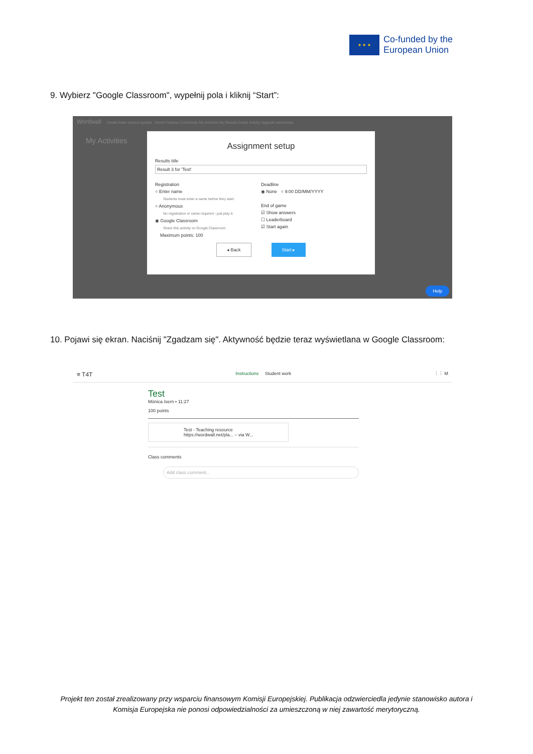★ ★ ★
Co-funded by the
European Union
9. Wybierz "Google Classroom", wypełnij pola i kliknij “Start”:
Wordwall Create better lessons quicker Home Features Community My Activities My Results Create Activity Upgrade saturnineta
My Activities
Assignment setup
Results title
Result 3 for 'Test'
Registration
○ Enter name
Students must enter a name before they start.
○ Anonymous
No registration or name required - just play it.
◉ Google Classroom
Share this activity on Google Classroom
Maximum points: 100
Deadline
◉ None ○ 9:00 DD/MM/YYYY
End of game
☑ Show answers
☐ Leaderboard
☑ Start again
◂ Back Start ▸
Help
10. Pojawi się ekran. Naciśnij "Zgadzam się". Aktywność będzie teraz wyświetlana w Google Classroom:
≡ T4T Instructions Student work ⋮⋮ M
Test
Mònica Isern • 11:27
100 points
Test - Teaching resource
https://wordwall.net/pla... – via W...
Class comments
Add class comment...
Projekt ten został zrealizowany przy wsparciu finansowym Komisji Europejskiej. Publikacja odzwierciedla jedynie stanowisko autora i Komisja Europejska nie ponosi odpowiedzialności za umieszczoną w niej zawartość merytoryczną.